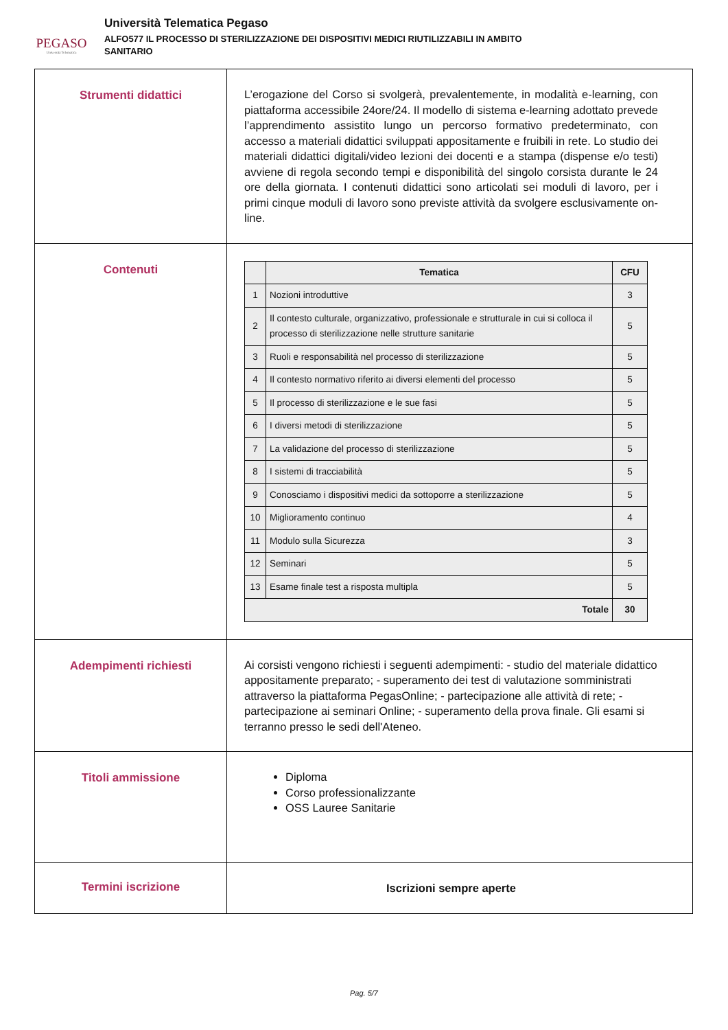PEGASO
Università Telematica
Università Telematica Pegaso
ALFO577 IL PROCESSO DI STERILIZZAZIONE DEI DISPOSITIVI MEDICI RIUTILIZZABILI IN AMBITO
SANITARIO
| Strumenti didattici | L’erogazione del Corso si svolgerà, prevalentemente, in modalità e-learning, con piattaforma accessibile 24ore/24. Il modello di sistema e-learning adottato prevede l’apprendimento assistito lungo un percorso formativo predeterminato, con accesso a materiali didattici sviluppati appositamente e fruibili in rete. Lo studio dei materiali didattici digitali/video lezioni dei docenti e a stampa (dispense e/o testi) avviene di regola secondo tempi e disponibilità del singolo corsista durante le 24 ore della giornata. I contenuti didattici sono articolati sei moduli di lavoro, per i primi cinque moduli di lavoro sono previste attività da svolgere esclusivamente on-line. |
| Contenuti | / / Tematica / CFU / / --- / --- / --- / / 1 / Nozioni introduttive / 3 / / 2 / Il contesto culturale, organizzativo, professionale e strutturale in cui si colloca il processo di sterilizzazione nelle strutture sanitarie / 5 / / 3 / Ruoli e responsabilità nel processo di sterilizzazione / 5 / / 4 / Il contesto normativo riferito ai diversi elementi del processo / 5 / / 5 / Il processo di sterilizzazione e le sue fasi / 5 / / 6 / I diversi metodi di sterilizzazione / 5 / / 7 / La validazione del processo di sterilizzazione / 5 / / 8 / I sistemi di tracciabilità / 5 / / 9 / Conosciamo i dispositivi medici da sottoporre a sterilizzazione / 5 / / 10 / Miglioramento continuo / 4 / / 11 / Modulo sulla Sicurezza / 3 / / 12 / Seminari / 5 / / 13 / Esame finale test a risposta multipla / 5 / / Totale / / 30 / |
| Adempimenti richiesti | Ai corsisti vengono richiesti i seguenti adempimenti: - studio del materiale didattico appositamente preparato; - superamento dei test di valutazione somministrati attraverso la piattaforma PegasOnline; - partecipazione alle attività di rete; - partecipazione ai seminari Online; - superamento della prova finale. Gli esami si terranno presso le sedi dell'Ateneo. |
| Titoli ammissione | Diploma Corso professionalizzante OSS Lauree Sanitarie |
| Termini iscrizione | Iscrizioni sempre aperte |
Pag. 5/7